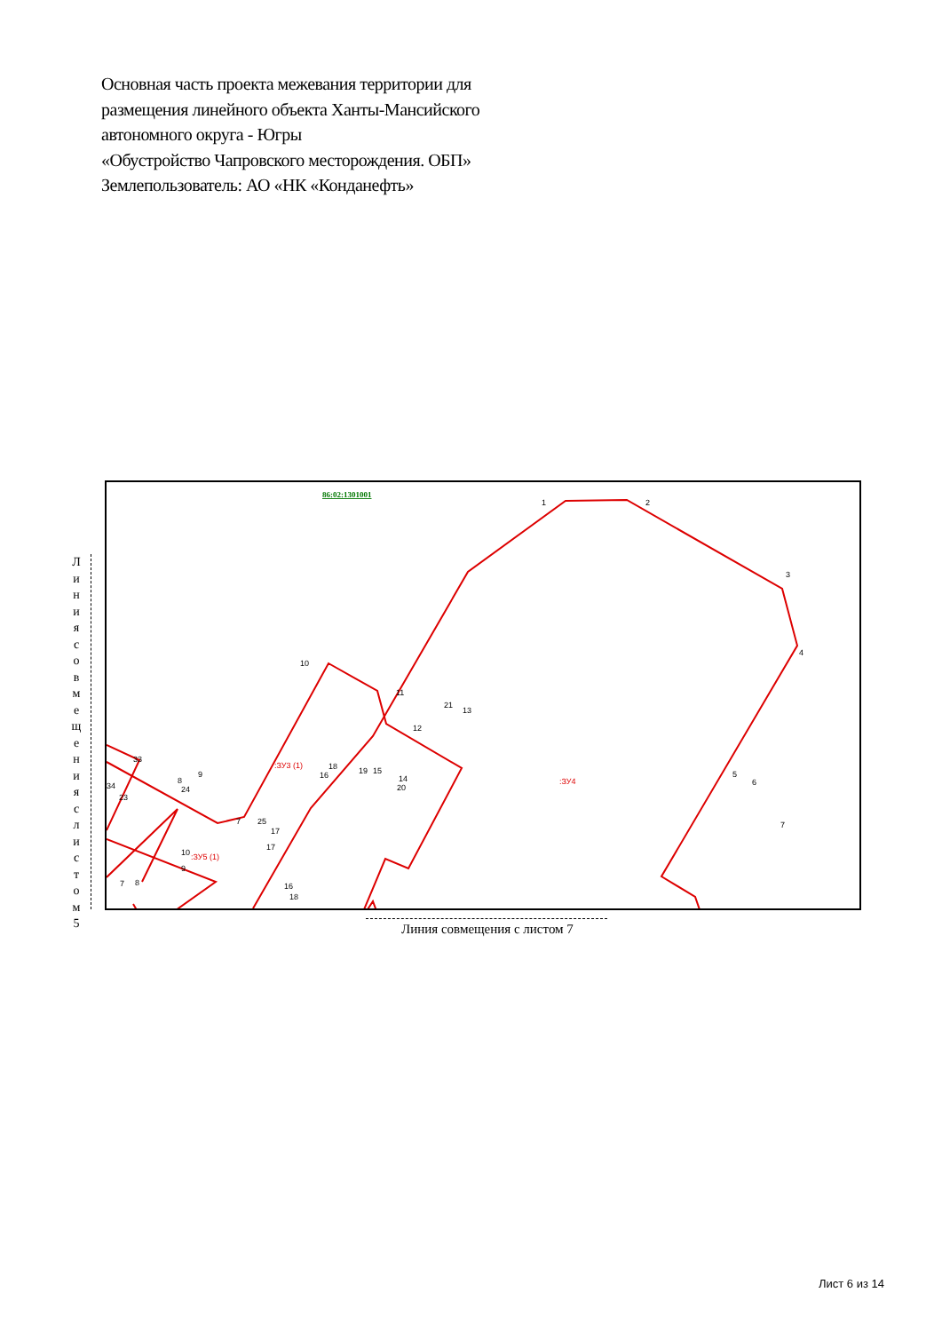Основная часть проекта межевания территории для
размещения линейного объекта Ханты-Мансийского
автономного округа - Югры
«Обустройство Чапровского месторождения. ОБП»
Землепользователь: АО «НК «Конданефть»
86:02:1301001
1
2
3
4
5
6
7
10
11
12
21
13
14
20
19
15
18
16
:ЗУ3 (1)
:ЗУ4
:ЗУ5 (1)
33
34
23
8
24
9
7
25
17
17
10
9
7
8
16
18
Л и н и я с о в м е щ е н и я с л и с т о м 5
Линия совмещения с листом 7
Лист 6 из 14